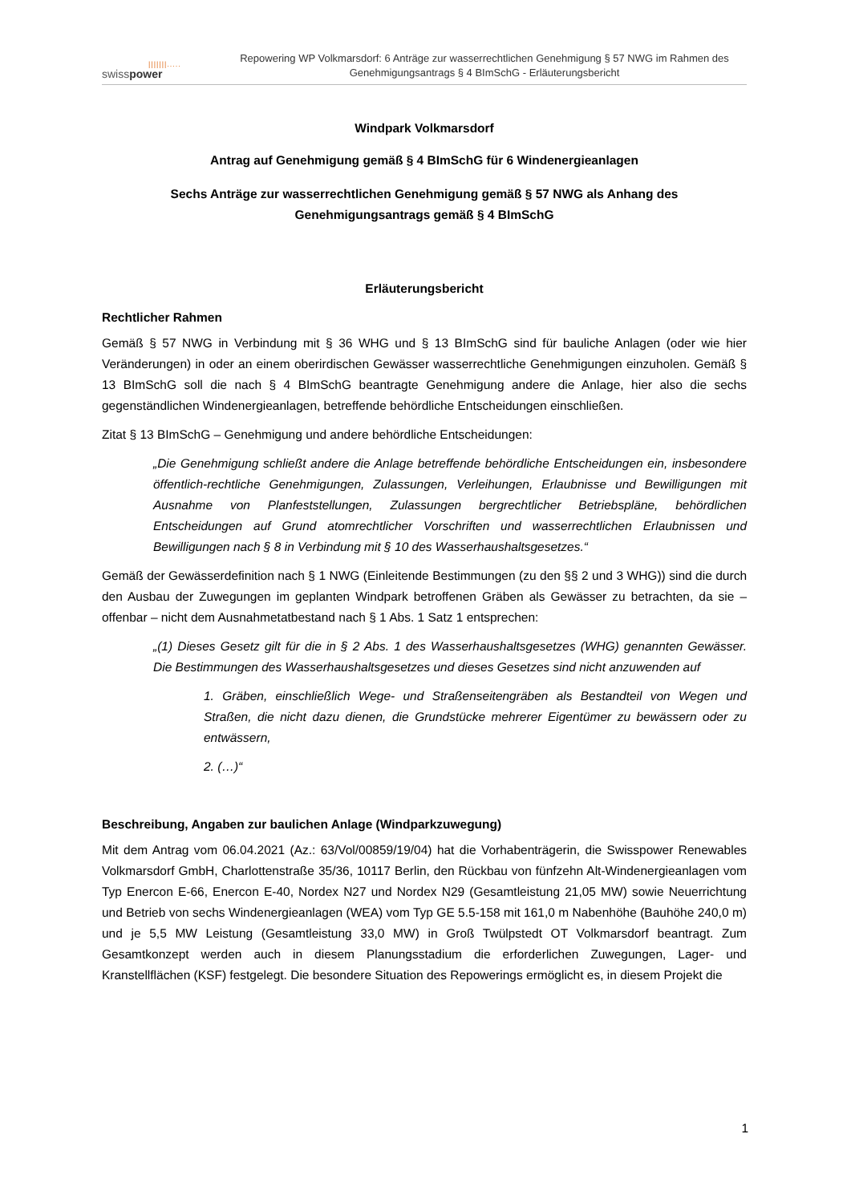|||||||.....
swisspower
Repowering WP Volkmarsdorf: 6 Anträge zur wasserrechtlichen Genehmigung § 57 NWG im Rahmen des Genehmigungsantrags § 4 BImSchG - Erläuterungsbericht
Windpark Volkmarsdorf
Antrag auf Genehmigung gemäß § 4 BImSchG für 6 Windenergieanlagen
Sechs Anträge zur wasserrechtlichen Genehmigung gemäß § 57 NWG als Anhang des
Genehmigungsantrags gemäß § 4 BImSchG
Erläuterungsbericht
Rechtlicher Rahmen
Gemäß § 57 NWG in Verbindung mit § 36 WHG und § 13 BImSchG sind für bauliche Anlagen (oder wie hier Veränderungen) in oder an einem oberirdischen Gewässer wasserrechtliche Genehmigungen einzuholen. Gemäß § 13 BImSchG soll die nach § 4 BImSchG beantragte Genehmigung andere die Anlage, hier also die sechs gegenständlichen Windenergieanlagen, betreffende behördliche Entscheidungen einschließen.
Zitat § 13 BImSchG – Genehmigung und andere behördliche Entscheidungen:
„Die Genehmigung schließt andere die Anlage betreffende behördliche Entscheidungen ein, insbesondere öffentlich-rechtliche Genehmigungen, Zulassungen, Verleihungen, Erlaubnisse und Bewilligungen mit Ausnahme von Planfeststellungen, Zulassungen bergrechtlicher Betriebspläne, behördlichen Entscheidungen auf Grund atomrechtlicher Vorschriften und wasserrechtlichen Erlaubnissen und Bewilligungen nach § 8 in Verbindung mit § 10 des Wasserhaushaltsgesetzes.“
Gemäß der Gewässerdefinition nach § 1 NWG (Einleitende Bestimmungen (zu den §§ 2 und 3 WHG)) sind die durch den Ausbau der Zuwegungen im geplanten Windpark betroffenen Gräben als Gewässer zu betrachten, da sie – offenbar – nicht dem Ausnahmetatbestand nach § 1 Abs. 1 Satz 1 entsprechen:
„(1) Dieses Gesetz gilt für die in § 2 Abs. 1 des Wasserhaushaltsgesetzes (WHG) genannten Gewässer. Die Bestimmungen des Wasserhaushaltsgesetzes und dieses Gesetzes sind nicht anzuwenden auf
1. Gräben, einschließlich Wege- und Straßenseitengräben als Bestandteil von Wegen und Straßen, die nicht dazu dienen, die Grundstücke mehrerer Eigentümer zu bewässern oder zu entwässern,
2. (…)“
Beschreibung, Angaben zur baulichen Anlage (Windparkzuwegung)
Mit dem Antrag vom 06.04.2021 (Az.: 63/Vol/00859/19/04) hat die Vorhabenträgerin, die Swisspower Renewables Volkmarsdorf GmbH, Charlottenstraße 35/36, 10117 Berlin, den Rückbau von fünfzehn Alt-Windenergieanlagen vom Typ Enercon E-66, Enercon E-40, Nordex N27 und Nordex N29 (Gesamtleistung 21,05 MW) sowie Neuerrichtung und Betrieb von sechs Windenergieanlagen (WEA) vom Typ GE 5.5-158 mit 161,0 m Nabenhöhe (Bauhöhe 240,0 m) und je 5,5 MW Leistung (Gesamtleistung 33,0 MW) in Groß Twülpstedt OT Volkmarsdorf beantragt. Zum Gesamtkonzept werden auch in diesem Planungsstadium die erforderlichen Zuwegungen, Lager- und Kranstellflächen (KSF) festgelegt. Die besondere Situation des Repowerings ermöglicht es, in diesem Projekt die
1